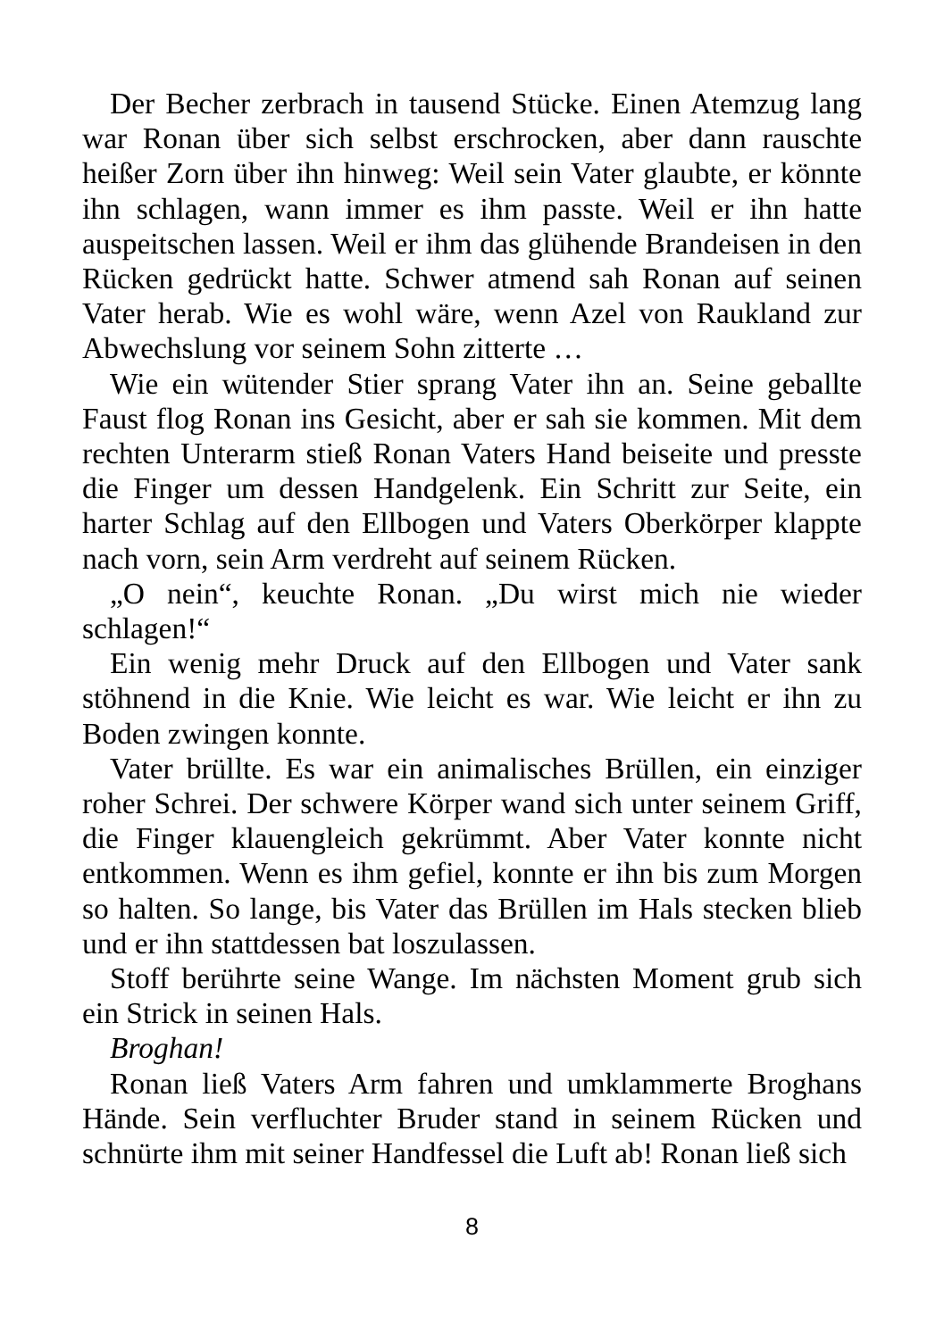Der Becher zerbrach in tausend Stücke. Einen Atemzug lang war Ronan über sich selbst erschrocken, aber dann rauschte heißer Zorn über ihn hinweg: Weil sein Vater glaubte, er könnte ihn schlagen, wann immer es ihm passte. Weil er ihn hatte auspeitschen lassen. Weil er ihm das glühende Brandeisen in den Rücken gedrückt hatte. Schwer atmend sah Ronan auf seinen Vater herab. Wie es wohl wäre, wenn Azel von Raukland zur Abwechslung vor seinem Sohn zitterte …
Wie ein wütender Stier sprang Vater ihn an. Seine geballte Faust flog Ronan ins Gesicht, aber er sah sie kommen. Mit dem rechten Unterarm stieß Ronan Vaters Hand beiseite und presste die Finger um dessen Handgelenk. Ein Schritt zur Seite, ein harter Schlag auf den Ellbogen und Vaters Oberkörper klappte nach vorn, sein Arm verdreht auf seinem Rücken.
„O nein“, keuchte Ronan. „Du wirst mich nie wieder schlagen!“
Ein wenig mehr Druck auf den Ellbogen und Vater sank stöhnend in die Knie. Wie leicht es war. Wie leicht er ihn zu Boden zwingen konnte.
Vater brüllte. Es war ein animalisches Brüllen, ein einziger roher Schrei. Der schwere Körper wand sich unter seinem Griff, die Finger klauengleich gekrümmt. Aber Vater konnte nicht entkommen. Wenn es ihm gefiel, konnte er ihn bis zum Morgen so halten. So lange, bis Vater das Brüllen im Hals stecken blieb und er ihn stattdessen bat loszulassen.
Stoff berührte seine Wange. Im nächsten Moment grub sich ein Strick in seinen Hals.
Broghan!
Ronan ließ Vaters Arm fahren und umklammerte Broghans Hände. Sein verfluchter Bruder stand in seinem Rücken und schnürte ihm mit seiner Handfessel die Luft ab! Ronan ließ sich
8